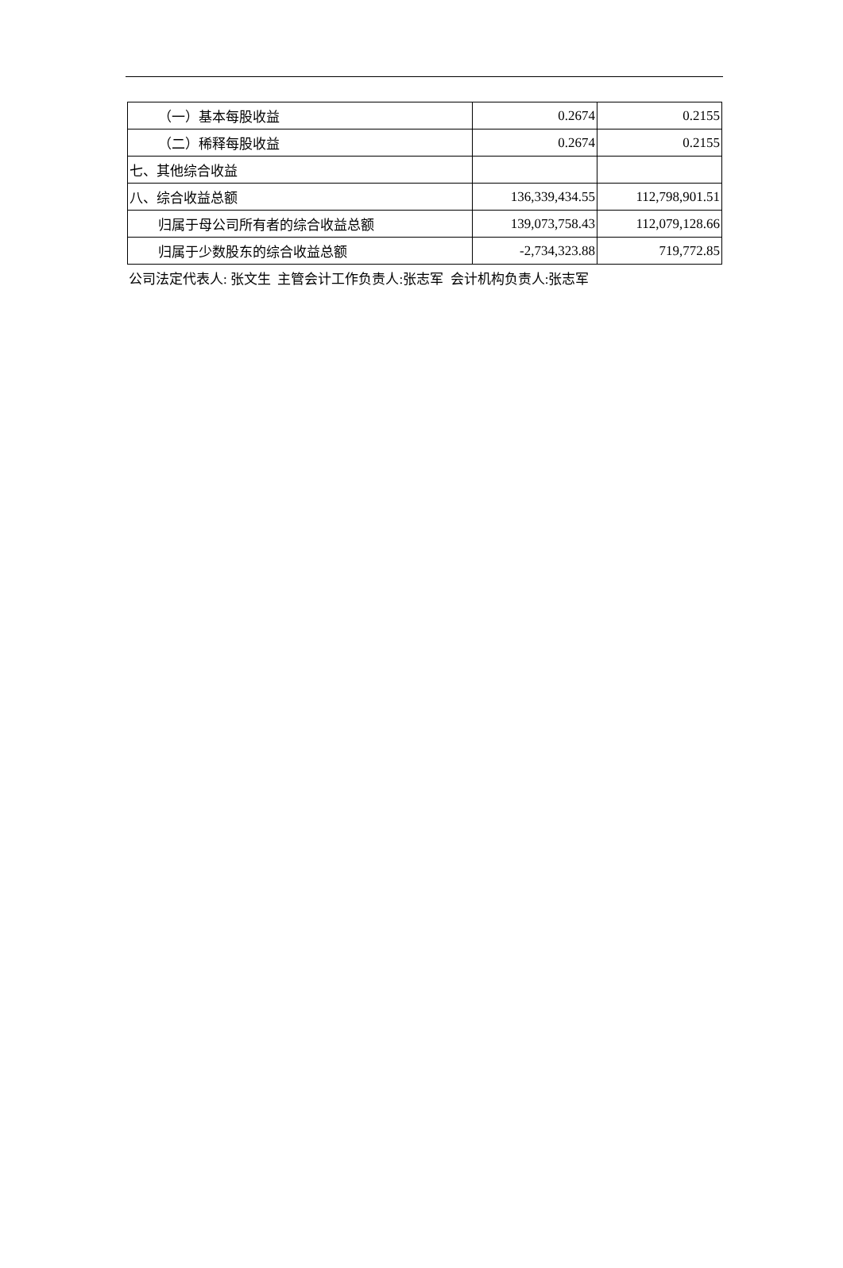| （一）基本每股收益 | 0.2674 | 0.2155 |
| （二）稀释每股收益 | 0.2674 | 0.2155 |
| 七、其他综合收益 | | |
| 八、综合收益总额 | 136,339,434.55 | 112,798,901.51 |
| 归属于母公司所有者的综合收益总额 | 139,073,758.43 | 112,079,128.66 |
| 归属于少数股东的综合收益总额 | -2,734,323.88 | 719,772.85 |
公司法定代表人: 张文生 主管会计工作负责人:张志军 会计机构负责人:张志军